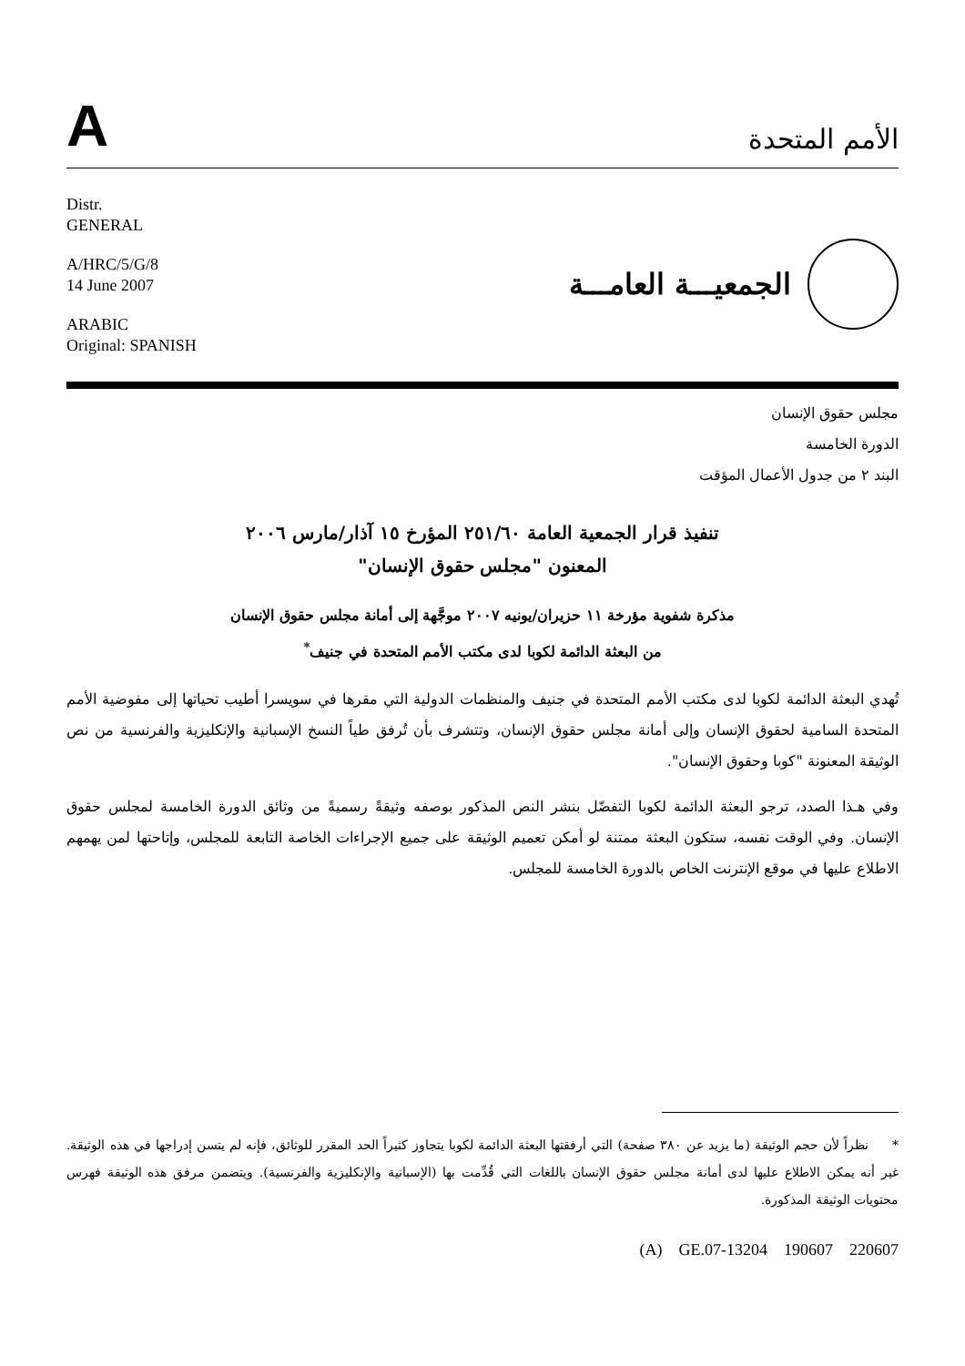A
الأمم المتحدة
Distr.
GENERAL
A/HRC/5/G/8
14 June 2007
ARABIC
Original: SPANISH
الجمعيـــة العامـــة
مجلس حقوق الإنسان
الدورة الخامسة
البند ٢ من جدول الأعمال المؤقت
تنفيذ قرار الجمعية العامة ٢٥١/٦٠ المؤرخ ١٥ آذار/مارس ٢٠٠٦
المعنون "مجلس حقوق الإنسان"
مذكرة شفوية مؤرخة ١١ حزيران/يونيه ٢٠٠٧ موجَّهة إلى أمانة مجلس حقوق الإنسان
من البعثة الدائمة لكوبا لدى مكتب الأمم المتحدة في جنيف<sup>*</sup>
تُهدي البعثة الدائمة لكوبا لدى مكتب الأمم المتحدة في جنيف والمنظمات الدولية التي مقرها في سويسرا أطيب تحياتها إلى مفوضية الأمم المتحدة السامية لحقوق الإنسان وإلى أمانة مجلس حقوق الإنسان، وتتشرف بأن تُرفق طياً النسخ الإسبانية والإنكليزية والفرنسية من نص الوثيقة المعنونة "كوبا وحقوق الإنسان".
وفي هـذا الصدد، ترجو البعثة الدائمة لكوبا التفضّل بنشر النص المذكور بوصفه وثيقةً رسميةً من وثائق الدورة الخامسة لمجلس حقوق الإنسان. وفي الوقت نفسه، ستكون البعثة ممتنة لو أمكن تعميم الوثيقة على جميع الإجراءات الخاصة التابعة للمجلس، وإتاحتها لمن يهمهم الاطلاع عليها في موقع الإنترنت الخاص بالدورة الخامسة للمجلس.
* نظراً لأن حجم الوثيقة (ما يزيد عن ٣٨٠ صفحة) التي أرفقتها البعثة الدائمة لكوبا يتجاوز كثيراً الحد المقرر للوثائق، فإنه لم يتسن إدراجها في هذه الوثيقة. غير أنه يمكن الاطلاع عليها لدى أمانة مجلس حقوق الإنسان باللغات التي قُدِّمت بها (الإسبانية والإنكليزية والفرنسية). ويتضمن مرفق هذه الوثيقة فهرس محتويات الوثيقة المذكورة.
(A) GE.07-13204 190607 220607